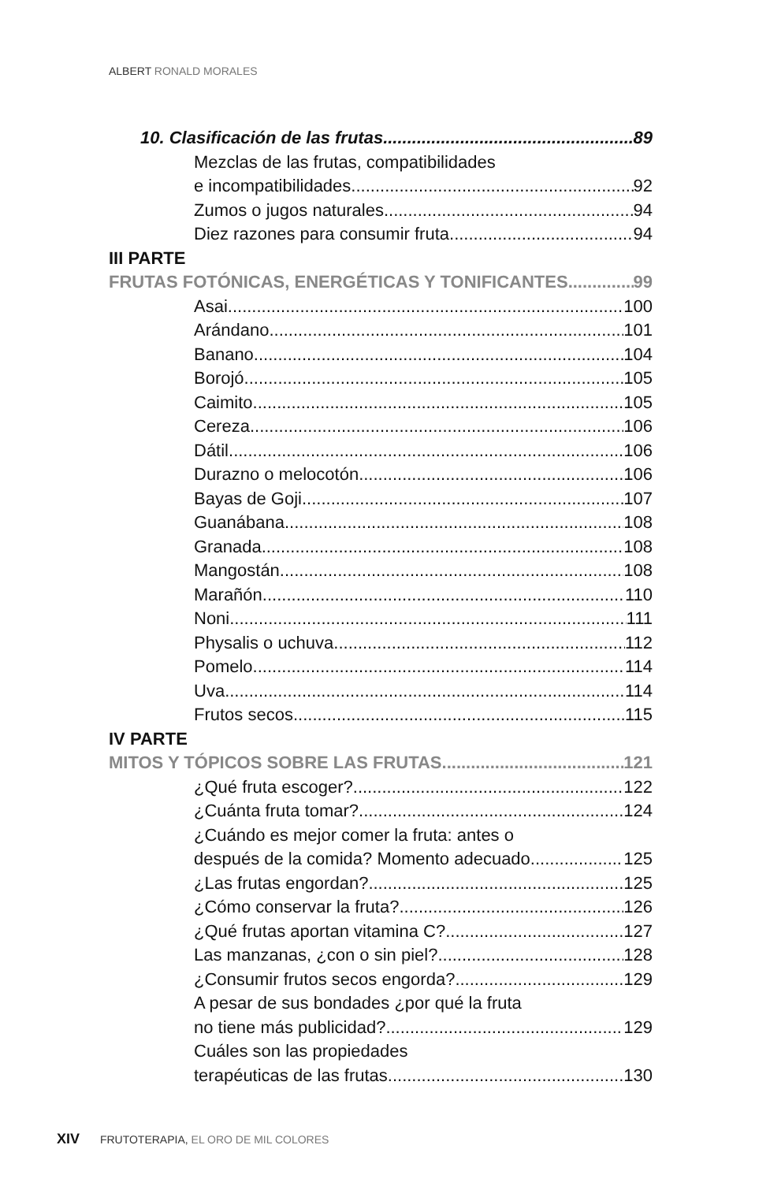ALBERT RONALD MORALES
10. Clasificación de las frutas 89
Mezclas de las frutas, compatibilidades
e incompatibilidades 92
Zumos o jugos naturales 94
Diez razones para consumir fruta 94
III PARTE
FRUTAS FOTÓNICAS, ENERGÉTICAS Y TONIFICANTES 99
Asai 100
Arándano 101
Banano 104
Borojó 105
Caimito 105
Cereza 106
Dátil 106
Durazno o melocotón 106
Bayas de Goji 107
Guanábana 108
Granada 108
Mangostán 108
Marañón 110
Noni 111
Physalis o uchuva 112
Pomelo 114
Uva 114
Frutos secos 115
IV PARTE
MITOS Y TÓPICOS SOBRE LAS FRUTAS 121
¿Qué fruta escoger? 122
¿Cuánta fruta tomar? 124
¿Cuándo es mejor comer la fruta: antes o
después de la comida? Momento adecuado 125
¿Las frutas engordan? 125
¿Cómo conservar la fruta? 126
¿Qué frutas aportan vitamina C? 127
Las manzanas, ¿con o sin piel? 128
¿Consumir frutos secos engorda? 129
A pesar de sus bondades ¿por qué la fruta
no tiene más publicidad? 129
Cuáles son las propiedades
terapéuticas de las frutas 130
XIV FRUTOTERAPIA, EL ORO DE MIL COLORES